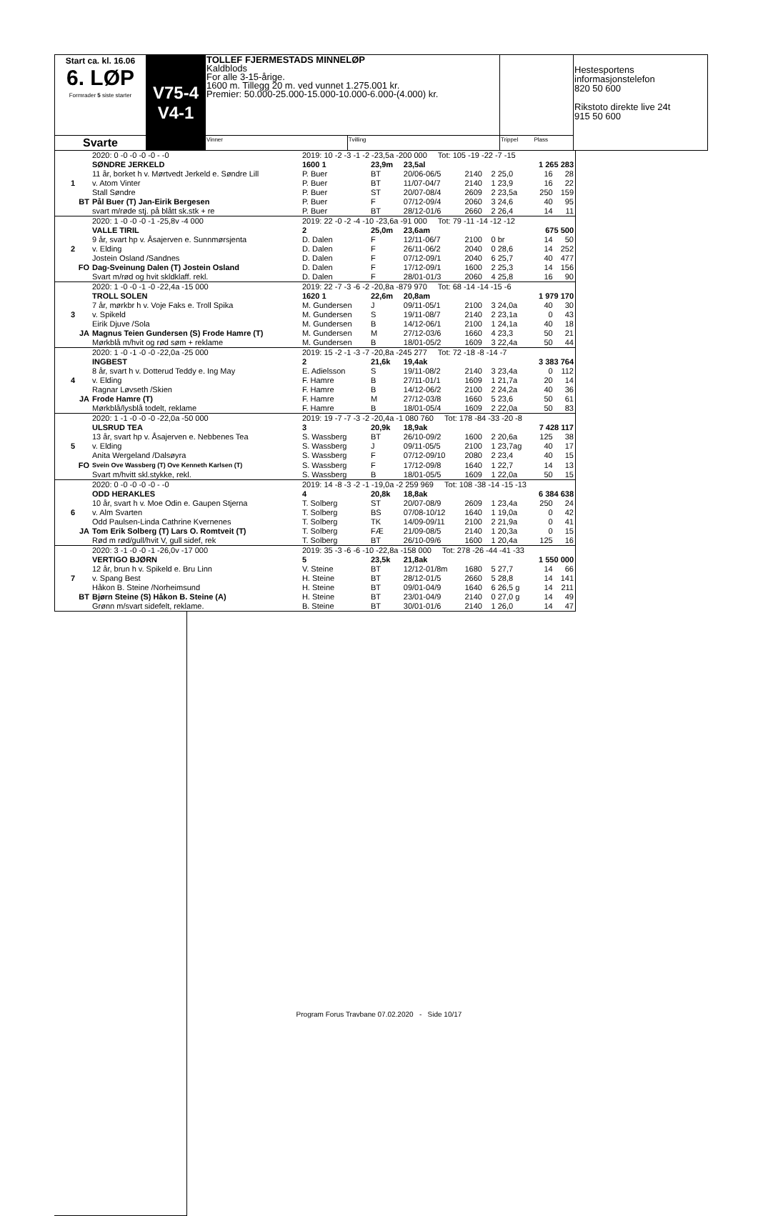| Start ca. kl. 16.06 6. LØP Formrader 5 siste starter | V75-4 V4-1 | TOLLEF FJERMESTADS MINNELØP Kaldblods For alle 3-15-årige. 1600 m. Tillegg 20 m. ved vunnet 1.275.001 kr. Premier: 50.000-25.000-15.000-10.000-6.000-(4.000) kr. | | | Hestesportens informasjonstelefon 820 50 600 Rikstoto direkte live 24t 915 50 600 |
| Svarte | | Vinner | Tvilling | Trippel Plass | |
| | 2020: 0 -0 -0 -0 -0 - -0 | 2019: 10 -2 -3 -1 -2 -23,5a -200 000 Tot: 105 -19 -22 -7 -15 | | | | | | |
| | SØNDRE JERKELD | 1600 1 | 23,9m | 23,5al | | 1 265 283 | | |
| 1 | 11 år, borket h v. Mørtvedt Jerkeld e. Søndre Lill | P. Buer | BT | 20/06-06/5 | 2140 | 2 25,0 | 16 | 28 |
| | v. Atom Vinter | P. Buer | BT | 11/07-04/7 | 2140 | 1 23,9 | 16 | 22 |
| | Stall Søndre | P. Buer | ST | 20/07-08/4 | 2609 | 2 23,5a | 250 | 159 |
| BT | Pål Buer (T) Jan-Eirik Bergesen | P. Buer | F | 07/12-09/4 | 2060 | 3 24,6 | 40 | 95 |
| | svart m/røde stj. på blått sk.stk + re | P. Buer | BT | 28/12-01/6 | 2660 | 2 26,4 | 14 | 11 |
| | 2020: 1 -0 -0 -0 -1 -25,8v -4 000 | 2019: 22 -0 -2 -4 -10 -23,6a -91 000 Tot: 79 -11 -14 -12 -12 | | | | | | |
| | VALLE TIRIL | 2 | 25,0m | 23,6am | | 675 500 | | |
| 2 | 9 år, svart hp v. Åsajerven e. Sunnmørsjenta | D. Dalen | F | 12/11-06/7 | 2100 | 0 br | 14 | 50 |
| | v. Elding | D. Dalen | F | 26/11-06/2 | 2040 | 0 28,6 | 14 | 252 |
| | Jostein Osland /Sandnes | D. Dalen | F | 07/12-09/1 | 2040 | 6 25,7 | 40 | 477 |
| FO | Dag-Sveinung Dalen (T) Jostein Osland | D. Dalen | F | 17/12-09/1 | 1600 | 2 25,3 | 14 | 156 |
| | Svart m/rød og hvit skldklaff. rekl. | D. Dalen | F | 28/01-01/3 | 2060 | 4 25,8 | 16 | 90 |
| | 2020: 1 -0 -0 -1 -0 -22,4a -15 000 | 2019: 22 -7 -3 -6 -2 -20,8a -879 970 Tot: 68 -14 -14 -15 -6 | | | | | | |
| | TROLL SOLEN | 1620 1 | 22,6m | 20,8am | | 1 979 170 | | |
| 3 | 7 år, mørkbr h v. Voje Faks e. Troll Spika | M. Gundersen | J | 09/11-05/1 | 2100 | 3 24,0a | 40 | 30 |
| | v. Spikeld | M. Gundersen | S | 19/11-08/7 | 2140 | 2 23,1a | 0 | 43 |
| | Eirik Djuve /Sola | M. Gundersen | B | 14/12-06/1 | 2100 | 1 24,1a | 40 | 18 |
| JA | Magnus Teien Gundersen (S) Frode Hamre (T) | M. Gundersen | M | 27/12-03/6 | 1660 | 4 23,3 | 50 | 21 |
| | Mørkblå m/hvit og rød søm + reklame | M. Gundersen | B | 18/01-05/2 | 1609 | 3 22,4a | 50 | 44 |
| | 2020: 1 -0 -1 -0 -0 -22,0a -25 000 | 2019: 15 -2 -1 -3 -7 -20,8a -245 277 Tot: 72 -18 -8 -14 -7 | | | | | | |
| | INGBEST | 2 | 21,6k | 19,4ak | | 3 383 764 | | |
| 4 | 8 år, svart h v. Dotterud Teddy e. Ing May | E. Adielsson | S | 19/11-08/2 | 2140 | 3 23,4a | 0 | 112 |
| | v. Elding | F. Hamre | B | 27/11-01/1 | 1609 | 1 21,7a | 20 | 14 |
| | Ragnar Løvseth /Skien | F. Hamre | B | 14/12-06/2 | 2100 | 2 24,2a | 40 | 36 |
| JA | Frode Hamre (T) | F. Hamre | M | 27/12-03/8 | 1660 | 5 23,6 | 50 | 61 |
| | Mørkblå/lysblå todelt, reklame | F. Hamre | B | 18/01-05/4 | 1609 | 2 22,0a | 50 | 83 |
| | 2020: 1 -1 -0 -0 -0 -22,0a -50 000 | 2019: 19 -7 -7 -3 -2 -20,4a -1 080 760 Tot: 178 -84 -33 -20 -8 | | | | | | |
| | ULSRUD TEA | 3 | 20,9k | 18,9ak | | 7 428 117 | | |
| 5 | 13 år, svart hp v. Åsajerven e. Nebbenes Tea | S. Wassberg | BT | 26/10-09/2 | 1600 | 2 20,6a | 125 | 38 |
| | v. Elding | S. Wassberg | J | 09/11-05/5 | 2100 | 1 23,7ag | 40 | 17 |
| | Anita Wergeland /Dalsøyra | S. Wassberg | F | 07/12-09/10 | 2080 | 2 23,4 | 40 | 15 |
| FO | Svein Ove Wassberg (T) Ove Kenneth Karlsen (T) | S. Wassberg | F | 17/12-09/8 | 1640 | 1 22,7 | 14 | 13 |
| | Svart m/hvitt skl.stykke, rekl. | S. Wassberg | B | 18/01-05/5 | 1609 | 1 22,0a | 50 | 15 |
| | 2020: 0 -0 -0 -0 -0 - -0 | 2019: 14 -8 -3 -2 -1 -19,0a -2 259 969 Tot: 108 -38 -14 -15 -13 | | | | | | |
| | ODD HERAKLES | 4 | 20,8k | 18,8ak | | 6 384 638 | | |
| 6 | 10 år, svart h v. Moe Odin e. Gaupen Stjerna | T. Solberg | ST | 20/07-08/9 | 2609 | 1 23,4a | 250 | 24 |
| | v. Alm Svarten | T. Solberg | BS | 07/08-10/12 | 1640 | 1 19,0a | 0 | 42 |
| | Odd Paulsen-Linda Cathrine Kvernenes | T. Solberg | TK | 14/09-09/11 | 2100 | 2 21,9a | 0 | 41 |
| JA | Tom Erik Solberg (T) Lars O. Romtveit (T) | T. Solberg | FÆ | 21/09-08/5 | 2140 | 1 20,3a | 0 | 15 |
| | Rød m rød/gull/hvit V, gull sidef, rek | T. Solberg | BT | 26/10-09/6 | 1600 | 1 20,4a | 125 | 16 |
| | 2020: 3 -1 -0 -0 -1 -26,0v -17 000 | 2019: 35 -3 -6 -6 -10 -22,8a -158 000 Tot: 278 -26 -44 -41 -33 | | | | | | |
| | VERTIGO BJØRN | 5 | 23,5k | 21,8ak | | 1 550 000 | | |
| 7 | 12 år, brun h v. Spikeld e. Bru Linn | V. Steine | BT | 12/12-01/8m | 1680 | 5 27,7 | 14 | 66 |
| | v. Spang Best | H. Steine | BT | 28/12-01/5 | 2660 | 5 28,8 | 14 | 141 |
| | Håkon B. Steine /Norheimsund | H. Steine | BT | 09/01-04/9 | 1640 | 6 26,5 g | 14 | 211 |
| BT | Bjørn Steine (S) Håkon B. Steine (A) | H. Steine | BT | 23/01-04/9 | 2140 | 0 27,0 g | 14 | 49 |
| | Grønn m/svart sidefelt, reklame. | B. Steine | BT | 30/01-01/6 | 2140 | 1 26,0 | 14 | 47 |
Program Forus Travbane 07.02.2020 - Side 10/17